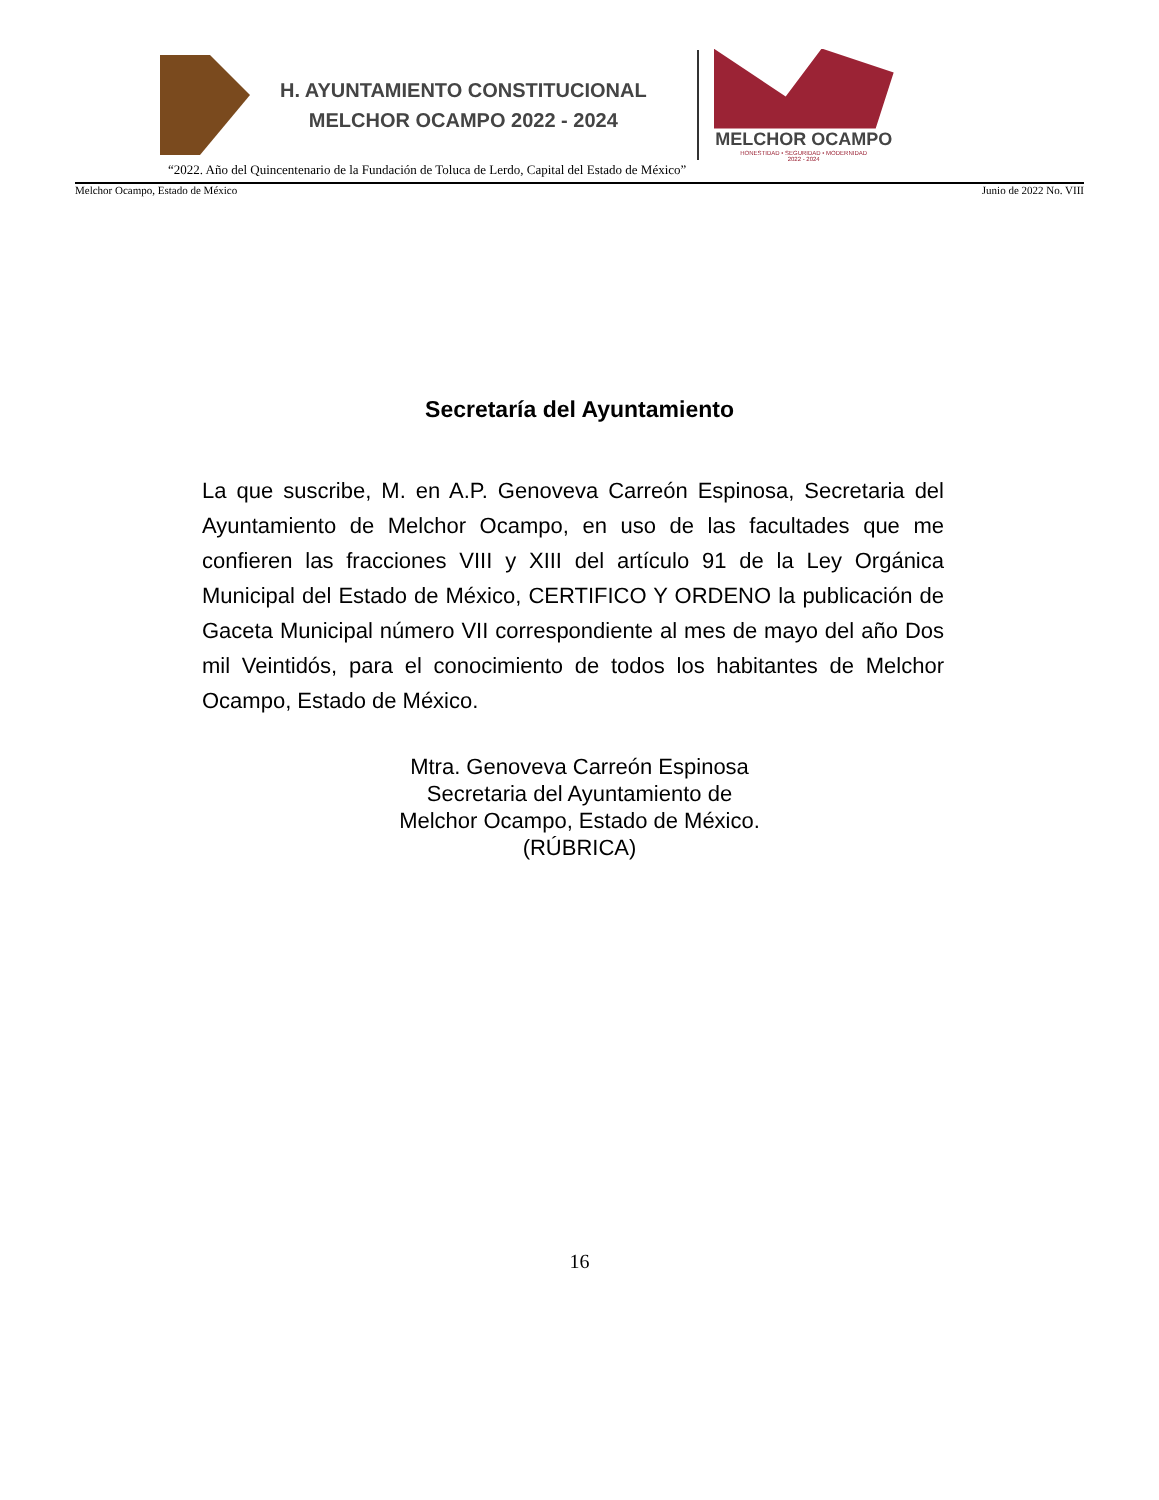H. AYUNTAMIENTO CONSTITUCIONAL
MELCHOR OCAMPO 2022 - 2024
MELCHOR OCAMPO
HONESTIDAD • SEGURIDAD • MODERNIDAD
2022 - 2024
“2022. Año del Quincentenario de la Fundación de Toluca de Lerdo, Capital del Estado de México”
Melchor Ocampo, Estado de México Junio de 2022 No. VIII
Secretaría del Ayuntamiento
La que suscribe, M. en A.P. Genoveva Carreón Espinosa, Secretaria del Ayuntamiento de Melchor Ocampo, en uso de las facultades que me confieren las fracciones VIII y XIII del artículo 91 de la Ley Orgánica Municipal del Estado de México, CERTIFICO Y ORDENO la publicación de Gaceta Municipal número VII correspondiente al mes de mayo del año Dos mil Veintidós, para el conocimiento de todos los habitantes de Melchor Ocampo, Estado de México.
Mtra. Genoveva Carreón Espinosa
Secretaria del Ayuntamiento de
Melchor Ocampo, Estado de México.
(RÚBRICA)
16